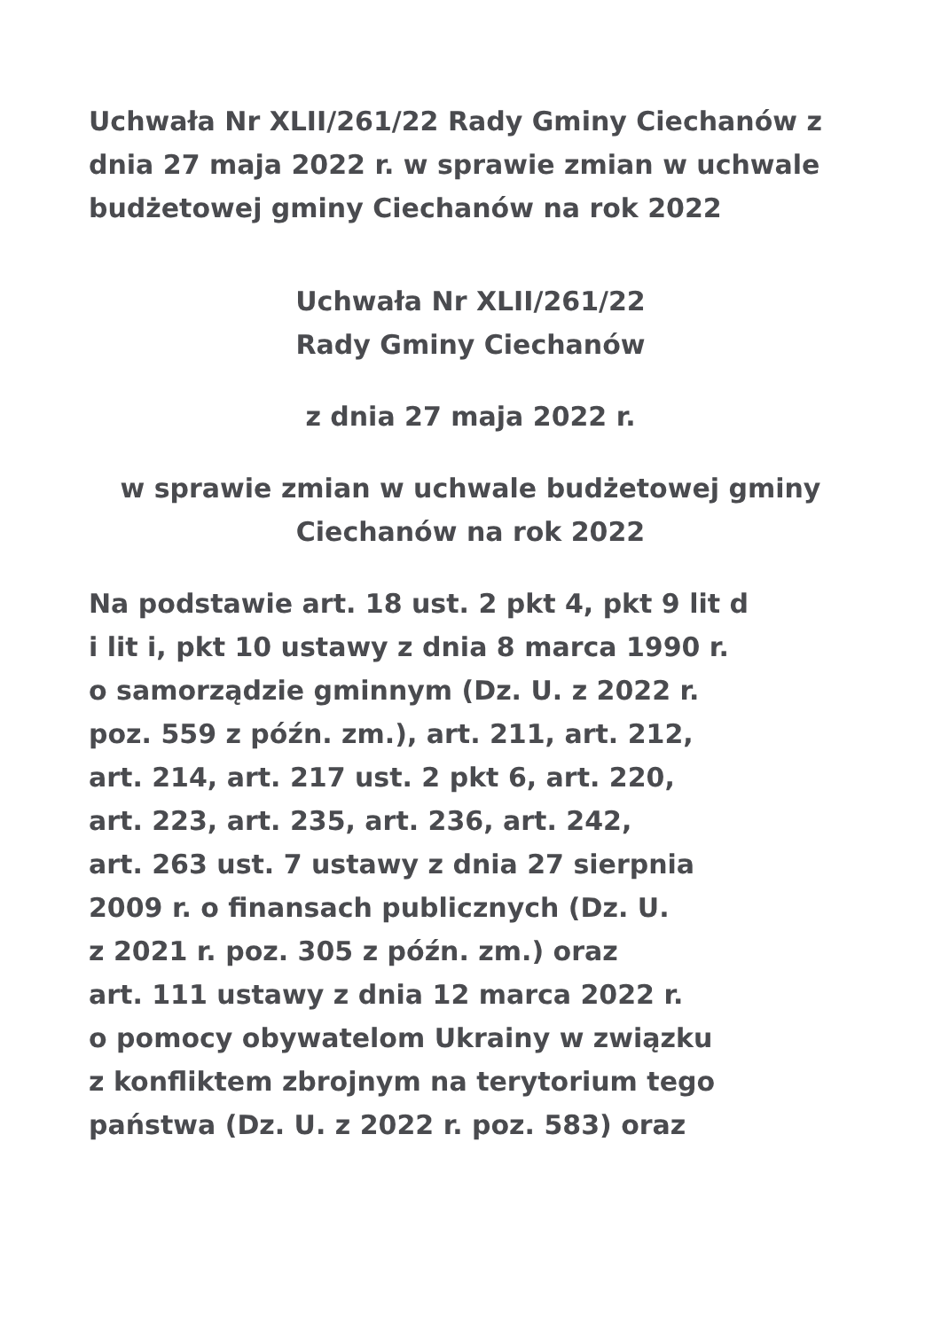Uchwała Nr XLII/261/22 Rady Gminy Ciechanów z dnia 27 maja 2022 r. w sprawie zmian w uchwale budżetowej gminy Ciechanów na rok 2022
Uchwała Nr XLII/261/22
Rady Gminy Ciechanów
z dnia 27 maja 2022 r.
w sprawie zmian w uchwale budżetowej gminy
Ciechanów na rok 2022
Na podstawie art. 18 ust. 2 pkt 4, pkt 9 lit d
i lit i, pkt 10 ustawy z dnia 8 marca 1990 r.
o samorządzie gminnym (Dz. U. z 2022 r.
poz. 559 z późn. zm.), art. 211, art. 212,
art. 214, art. 217 ust. 2 pkt 6, art. 220,
art. 223, art. 235, art. 236, art. 242,
art. 263 ust. 7 ustawy z dnia 27 sierpnia
2009 r. o finansach publicznych (Dz. U.
z 2021 r. poz. 305 z późn. zm.) oraz
art. 111 ustawy z dnia 12 marca 2022 r.
o pomocy obywatelom Ukrainy w związku
z konfliktem zbrojnym na terytorium tego
państwa (Dz. U. z 2022 r. poz. 583) oraz